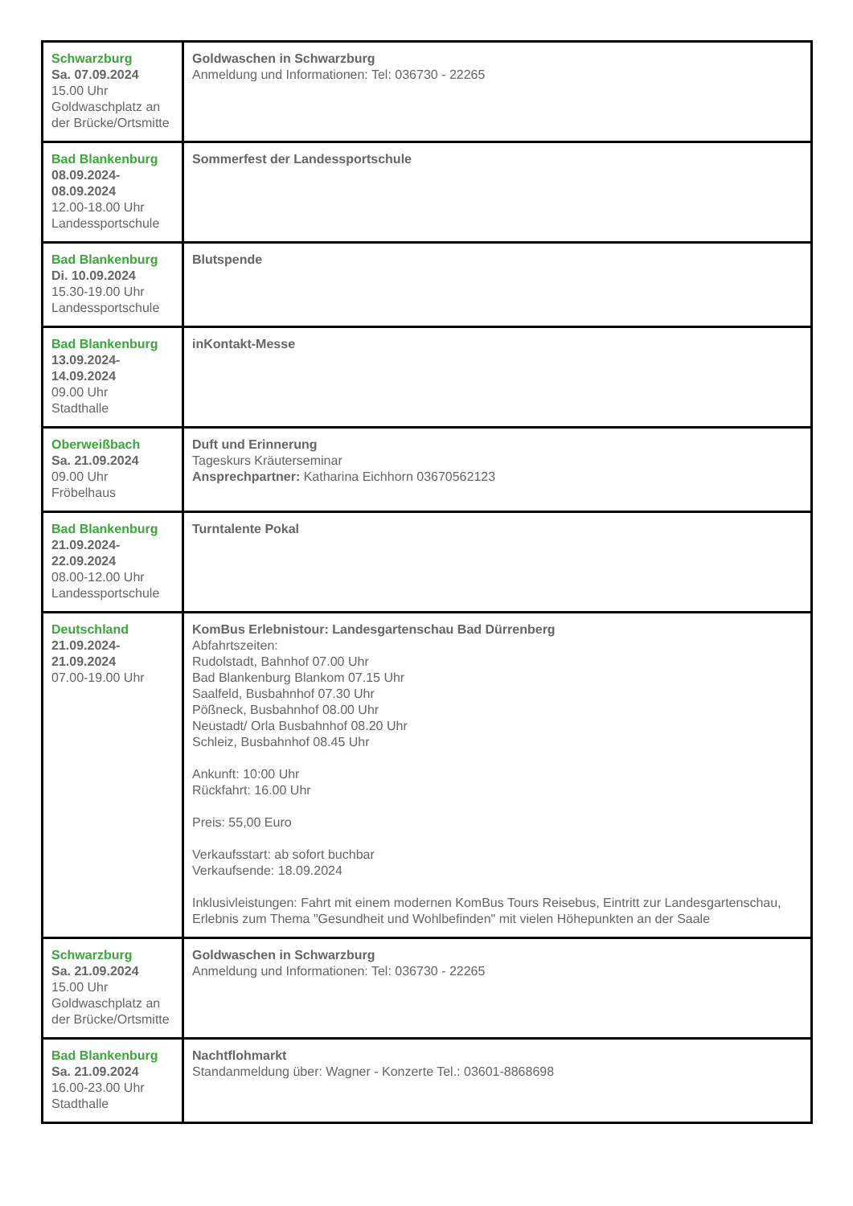| Schwarzburg Sa. 07.09.2024 15.00 Uhr Goldwaschplatz an der Brücke/Ortsmitte | Goldwaschen in Schwarzburg Anmeldung und Informationen: Tel: 036730 - 22265 |
| Bad Blankenburg 08.09.2024- 08.09.2024 12.00-18.00 Uhr Landessportschule | Sommerfest der Landessportschule |
| Bad Blankenburg Di. 10.09.2024 15.30-19.00 Uhr Landessportschule | Blutspende |
| Bad Blankenburg 13.09.2024- 14.09.2024 09.00 Uhr Stadthalle | inKontakt-Messe |
| Oberweißbach Sa. 21.09.2024 09.00 Uhr Fröbelhaus | Duft und Erinnerung Tageskurs Kräuterseminar Ansprechpartner: Katharina Eichhorn 03670562123 |
| Bad Blankenburg 21.09.2024- 22.09.2024 08.00-12.00 Uhr Landessportschule | Turntalente Pokal |
| Deutschland 21.09.2024- 21.09.2024 07.00-19.00 Uhr | KomBus Erlebnistour: Landesgartenschau Bad Dürrenberg Abfahrtszeiten: Rudolstadt, Bahnhof 07.00 Uhr Bad Blankenburg Blankom 07.15 Uhr Saalfeld, Busbahnhof 07.30 Uhr Pößneck, Busbahnhof 08.00 Uhr Neustadt/ Orla Busbahnhof 08.20 Uhr Schleiz, Busbahnhof 08.45 Uhr Ankunft: 10:00 Uhr Rückfahrt: 16.00 Uhr Preis: 55,00 Euro Verkaufsstart: ab sofort buchbar Verkaufsende: 18.09.2024 Inklusivleistungen: Fahrt mit einem modernen KomBus Tours Reisebus, Eintritt zur Landesgartenschau, Erlebnis zum Thema "Gesundheit und Wohlbefinden" mit vielen Höhepunkten an der Saale |
| Schwarzburg Sa. 21.09.2024 15.00 Uhr Goldwaschplatz an der Brücke/Ortsmitte | Goldwaschen in Schwarzburg Anmeldung und Informationen: Tel: 036730 - 22265 |
| Bad Blankenburg Sa. 21.09.2024 16.00-23.00 Uhr Stadthalle | Nachtflohmarkt Standanmeldung über: Wagner - Konzerte Tel.: 03601-8868698 |